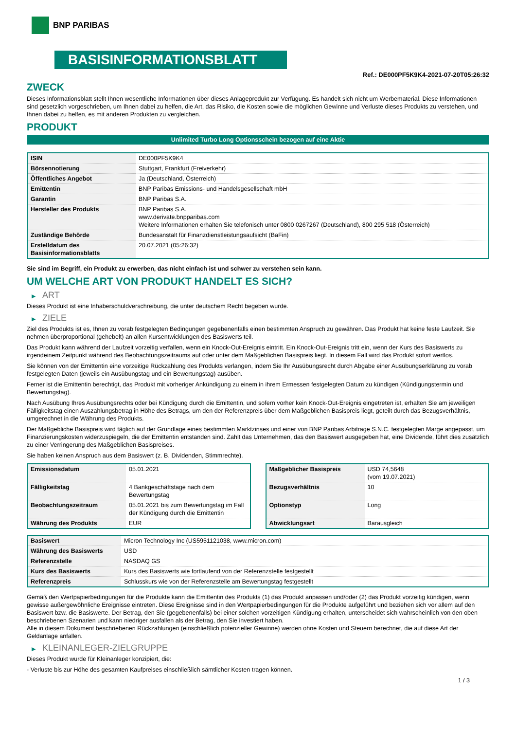BNP PARIBAS
BASISINFORMATIONSBLATT
Ref.: DE000PF5K9K4-2021-07-20T05:26:32
ZWECK
Dieses Informationsblatt stellt Ihnen wesentliche Informationen über dieses Anlageprodukt zur Verfügung. Es handelt sich nicht um Werbematerial. Diese Informationen sind gesetzlich vorgeschrieben, um Ihnen dabei zu helfen, die Art, das Risiko, die Kosten sowie die möglichen Gewinne und Verluste dieses Produkts zu verstehen, und Ihnen dabei zu helfen, es mit anderen Produkten zu vergleichen.
PRODUKT
Unlimited Turbo Long Optionsschein bezogen auf eine Aktie
| ISIN | DE000PF5K9K4 |
| Börsennotierung | Stuttgart, Frankfurt (Freiverkehr) |
| Öffentliches Angebot | Ja (Deutschland, Österreich) |
| Emittentin | BNP Paribas Emissions- und Handelsgesellschaft mbH |
| Garantin | BNP Paribas S.A. |
| Hersteller des Produkts | BNP Paribas S.A. www.derivate.bnpparibas.com Weitere Informationen erhalten Sie telefonisch unter 0800 0267267 (Deutschland), 800 295 518 (Österreich) |
| Zuständige Behörde | Bundesanstalt für Finanzdienstleistungsaufsicht (BaFin) |
| Erstelldatum des Basisinformationsblatts | 20.07.2021 (05:26:32) |
Sie sind im Begriff, ein Produkt zu erwerben, das nicht einfach ist und schwer zu verstehen sein kann.
UM WELCHE ART VON PRODUKT HANDELT ES SICH?
▶ ART
Dieses Produkt ist eine Inhaberschuldverschreibung, die unter deutschem Recht begeben wurde.
▶ ZIELE
Ziel des Produkts ist es, Ihnen zu vorab festgelegten Bedingungen gegebenenfalls einen bestimmten Anspruch zu gewähren. Das Produkt hat keine feste Laufzeit. Sie nehmen überproportional (gehebelt) an allen Kursentwicklungen des Basiswerts teil.
Das Produkt kann während der Laufzeit vorzeitig verfallen, wenn ein Knock-Out-Ereignis eintritt. Ein Knock-Out-Ereignis tritt ein, wenn der Kurs des Basiswerts zu irgendeinem Zeitpunkt während des Beobachtungszeitraums auf oder unter dem Maßgeblichen Basispreis liegt. In diesem Fall wird das Produkt sofort wertlos.
Sie können von der Emittentin eine vorzeitige Rückzahlung des Produkts verlangen, indem Sie Ihr Ausübungsrecht durch Abgabe einer Ausübungserklärung zu vorab festgelegten Daten (jeweils ein Ausübungstag und ein Bewertungstag) ausüben.
Ferner ist die Emittentin berechtigt, das Produkt mit vorheriger Ankündigung zu einem in ihrem Ermessen festgelegten Datum zu kündigen (Kündigungstermin und Bewertungstag).
Nach Ausübung Ihres Ausübungsrechts oder bei Kündigung durch die Emittentin, und sofern vorher kein Knock-Out-Ereignis eingetreten ist, erhalten Sie am jeweiligen Fälligkeitstag einen Auszahlungsbetrag in Höhe des Betrags, um den der Referenzpreis über dem Maßgeblichen Basispreis liegt, geteilt durch das Bezugsverhältnis, umgerechnet in die Währung des Produkts.
Der Maßgebliche Basispreis wird täglich auf der Grundlage eines bestimmten Marktzinses und einer von BNP Paribas Arbitrage S.N.C. festgelegten Marge angepasst, um Finanzierungskosten widerzuspiegeln, die der Emittentin entstanden sind. Zahlt das Unternehmen, das den Basiswert ausgegeben hat, eine Dividende, führt dies zusätzlich zu einer Verringerung des Maßgeblichen Basispreises.
Sie haben keinen Anspruch aus dem Basiswert (z. B. Dividenden, Stimmrechte).
| Emissionsdatum | 05.01.2021 |
| Fälligkeitstag | 4 Bankgeschäftstage nach dem Bewertungstag |
| Beobachtungszeitraum | 05.01.2021 bis zum Bewertungstag im Fall der Kündigung durch die Emittentin |
| Währung des Produkts | EUR |
| Maßgeblicher Basispreis | USD 74,5648 (vom 19.07.2021) |
| Bezugsverhältnis | 10 |
| Optionstyp | Long |
| Abwicklungsart | Barausgleich |
| Basiswert | Micron Technology Inc (US5951121038, www.micron.com) |
| Währung des Basiswerts | USD |
| Referenzstelle | NASDAQ GS |
| Kurs des Basiswerts | Kurs des Basiswerts wie fortlaufend von der Referenzstelle festgestellt |
| Referenzpreis | Schlusskurs wie von der Referenzstelle am Bewertungstag festgestellt |
Gemäß den Wertpapierbedingungen für die Produkte kann die Emittentin des Produkts (1) das Produkt anpassen und/oder (2) das Produkt vorzeitig kündigen, wenn gewisse außergewöhnliche Ereignisse eintreten. Diese Ereignisse sind in den Wertpapierbedingungen für die Produkte aufgeführt und beziehen sich vor allem auf den Basiswert bzw. die Basiswerte. Der Betrag, den Sie (gegebenenfalls) bei einer solchen vorzeitigen Kündigung erhalten, unterscheidet sich wahrscheinlich von den oben beschriebenen Szenarien und kann niedriger ausfallen als der Betrag, den Sie investiert haben.
Alle in diesem Dokument beschriebenen Rückzahlungen (einschließlich potenzieller Gewinne) werden ohne Kosten und Steuern berechnet, die auf diese Art der Geldanlage anfallen.
▶ KLEINANLEGER-ZIELGRUPPE
Dieses Produkt wurde für Kleinanleger konzipiert, die:
- Verluste bis zur Höhe des gesamten Kaufpreises einschließlich sämtlicher Kosten tragen können.
1 / 3